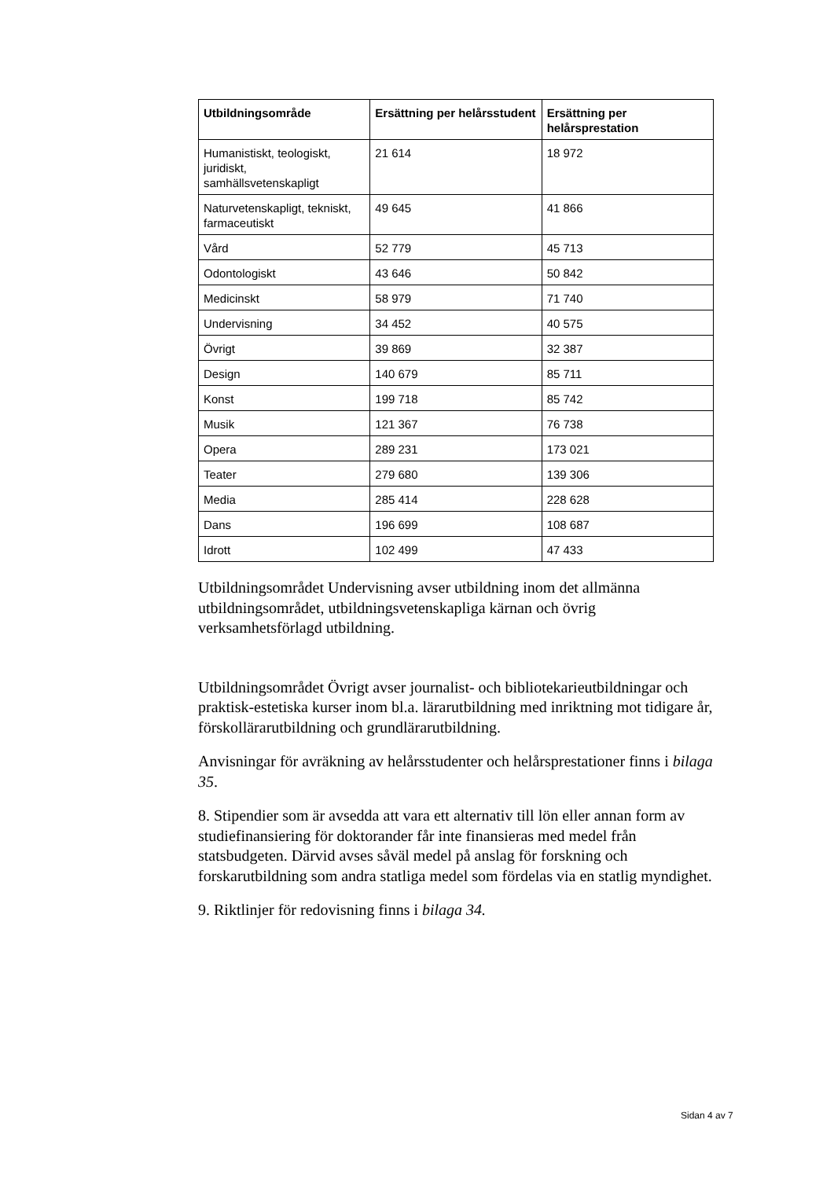| Utbildningsområde | Ersättning per helårsstudent | Ersättning per helårsprestation |
| --- | --- | --- |
| Humanistiskt, teologiskt, juridiskt, samhällsvetenskapligt | 21 614 | 18 972 |
| Naturvetenskapligt, tekniskt, farmaceutiskt | 49 645 | 41 866 |
| Vård | 52 779 | 45 713 |
| Odontologiskt | 43 646 | 50 842 |
| Medicinskt | 58 979 | 71 740 |
| Undervisning | 34 452 | 40 575 |
| Övrigt | 39 869 | 32 387 |
| Design | 140 679 | 85 711 |
| Konst | 199 718 | 85 742 |
| Musik | 121 367 | 76 738 |
| Opera | 289 231 | 173 021 |
| Teater | 279 680 | 139 306 |
| Media | 285 414 | 228 628 |
| Dans | 196 699 | 108 687 |
| Idrott | 102 499 | 47 433 |
Utbildningsområdet Undervisning avser utbildning inom det allmänna utbildningsområdet, utbildningsvetenskapliga kärnan och övrig verksamhetsförlagd utbildning.
Utbildningsområdet Övrigt avser journalist- och bibliotekarieutbildningar och praktisk-estetiska kurser inom bl.a. lärarutbildning med inriktning mot tidigare år, förskollärarutbildning och grundlärarutbildning.
Anvisningar för avräkning av helårsstudenter och helårsprestationer finns i bilaga 35.
8. Stipendier som är avsedda att vara ett alternativ till lön eller annan form av studiefinansiering för doktorander får inte finansieras med medel från statsbudgeten. Därvid avses såväl medel på anslag för forskning och forskarutbildning som andra statliga medel som fördelas via en statlig myndighet.
9. Riktlinjer för redovisning finns i bilaga 34.
Sidan 4 av 7